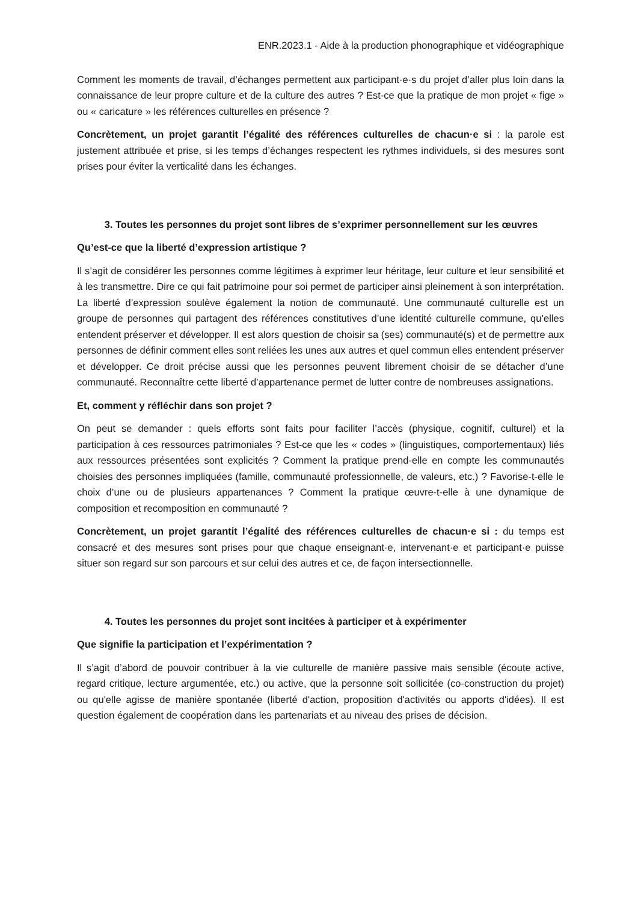ENR.2023.1 - Aide à la production phonographique et vidéographique
Comment les moments de travail, d’échanges permettent aux participant·e·s du projet d’aller plus loin dans la connaissance de leur propre culture et de la culture des autres ? Est-ce que la pratique de mon projet « fige » ou « caricature » les références culturelles en présence ?
Concrètement, un projet garantit l’égalité des références culturelles de chacun·e si : la parole est justement attribuée et prise, si les temps d’échanges respectent les rythmes individuels, si des mesures sont prises pour éviter la verticalité dans les échanges.
3. Toutes les personnes du projet sont libres de s’exprimer personnellement sur les œuvres
Qu’est-ce que la liberté d’expression artistique ?
Il s’agit de considérer les personnes comme légitimes à exprimer leur héritage, leur culture et leur sensibilité et à les transmettre. Dire ce qui fait patrimoine pour soi permet de participer ainsi pleinement à son interprétation. La liberté d’expression soulève également la notion de communauté. Une communauté culturelle est un groupe de personnes qui partagent des références constitutives d’une identité culturelle commune, qu’elles entendent préserver et développer. Il est alors question de choisir sa (ses) communauté(s) et de permettre aux personnes de définir comment elles sont reliées les unes aux autres et quel commun elles entendent préserver et développer. Ce droit précise aussi que les personnes peuvent librement choisir de se détacher d’une communauté. Reconnaître cette liberté d’appartenance permet de lutter contre de nombreuses assignations.
Et, comment y réfléchir dans son projet ?
On peut se demander : quels efforts sont faits pour faciliter l’accès (physique, cognitif, culturel) et la participation à ces ressources patrimoniales ? Est-ce que les « codes » (linguistiques, comportementaux) liés aux ressources présentées sont explicités ? Comment la pratique prend-elle en compte les communautés choisies des personnes impliquées (famille, communauté professionnelle, de valeurs, etc.) ? Favorise-t-elle le choix d’une ou de plusieurs appartenances ? Comment la pratique œuvre-t-elle à une dynamique de composition et recomposition en communauté ?
Concrètement, un projet garantit l’égalité des références culturelles de chacun·e si : du temps est consacré et des mesures sont prises pour que chaque enseignant·e, intervenant·e et participant·e puisse situer son regard sur son parcours et sur celui des autres et ce, de façon intersectionnelle.
4. Toutes les personnes du projet sont incitées à participer et à expérimenter
Que signifie la participation et l’expérimentation ?
Il s’agit d’abord de pouvoir contribuer à la vie culturelle de manière passive mais sensible (écoute active, regard critique, lecture argumentée, etc.) ou active, que la personne soit sollicitée (co-construction du projet) ou qu'elle agisse de manière spontanée (liberté d'action, proposition d'activités ou apports d'idées). Il est question également de coopération dans les partenariats et au niveau des prises de décision.